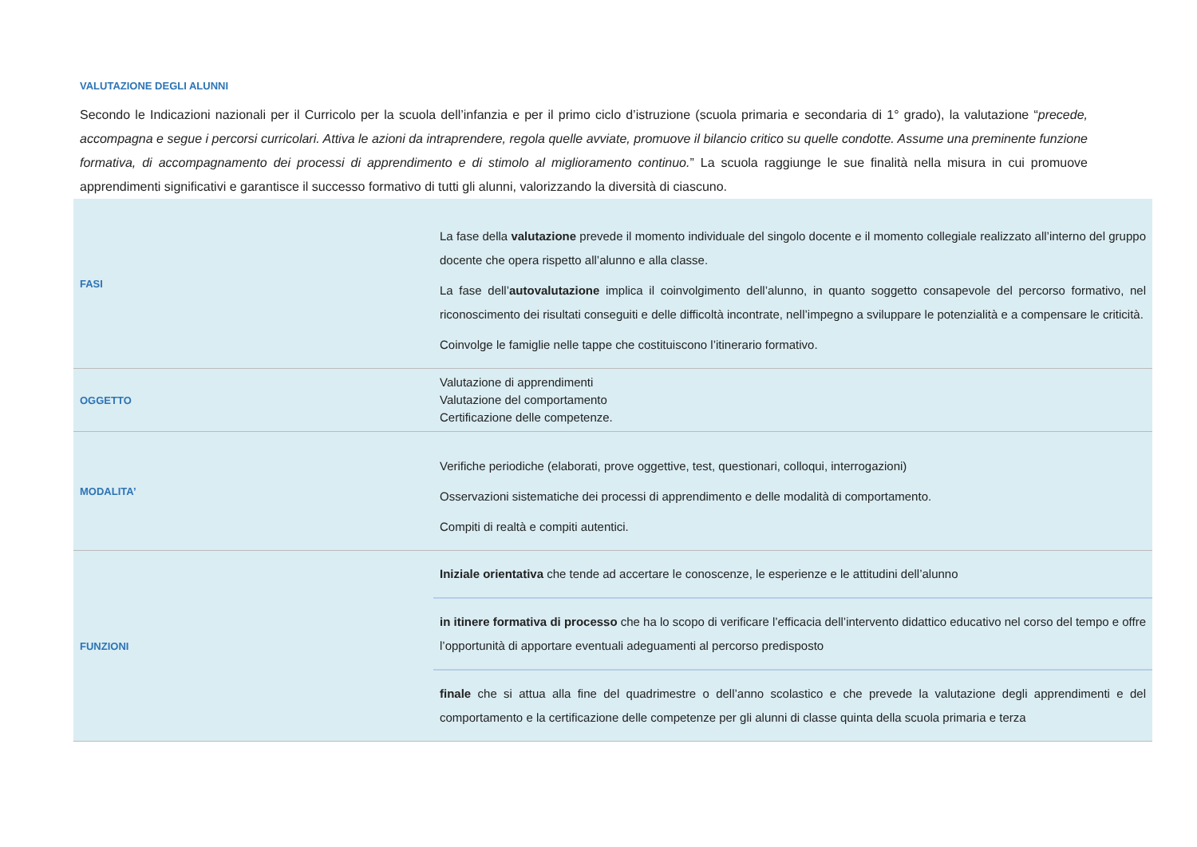VALUTAZIONE DEGLI ALUNNI
Secondo le Indicazioni nazionali per il Curricolo per la scuola dell’infanzia e per il primo ciclo d’istruzione (scuola primaria e secondaria di 1° grado), la valutazione “precede, accompagna e segue i percorsi curricolari. Attiva le azioni da intraprendere, regola quelle avviate, promuove il bilancio critico su quelle condotte. Assume una preminente funzione formativa, di accompagnamento dei processi di apprendimento e di stimolo al miglioramento continuo.” La scuola raggiunge le sue finalità nella misura in cui promuove apprendimenti significativi e garantisce il successo formativo di tutti gli alunni, valorizzando la diversità di ciascuno.
| FASI | La fase della valutazione prevede il momento individuale del singolo docente e il momento collegiale realizzato all’interno del gruppo docente che opera rispetto all’alunno e alla classe. La fase dell’ autovalutazione implica il coinvolgimento dell’alunno, in quanto soggetto consapevole del percorso formativo, nel riconoscimento dei risultati conseguiti e delle difficoltà incontrate, nell’impegno a sviluppare le potenzialità e a compensare le criticità. Coinvolge le famiglie nelle tappe che costituiscono l’itinerario formativo. |
| OGGETTO | Valutazione di apprendimenti Valutazione del comportamento Certificazione delle competenze. |
| MODALITA’ | Verifiche periodiche (elaborati, prove oggettive, test, questionari, colloqui, interrogazioni) Osservazioni sistematiche dei processi di apprendimento e delle modalità di comportamento. Compiti di realtà e compiti autentici. |
| FUNZIONI | Iniziale orientativa che tende ad accertare le conoscenze, le esperienze e le attitudini dell’alunno |
| | in itinere formativa di processo che ha lo scopo di verificare l’efficacia dell’intervento didattico educativo nel corso del tempo e offre l’opportunità di apportare eventuali adeguamenti al percorso predisposto |
| | finale che si attua alla fine del quadrimestre o dell’anno scolastico e che prevede la valutazione degli apprendimenti e del comportamento e la certificazione delle competenze per gli alunni di classe quinta della scuola primaria e terza |